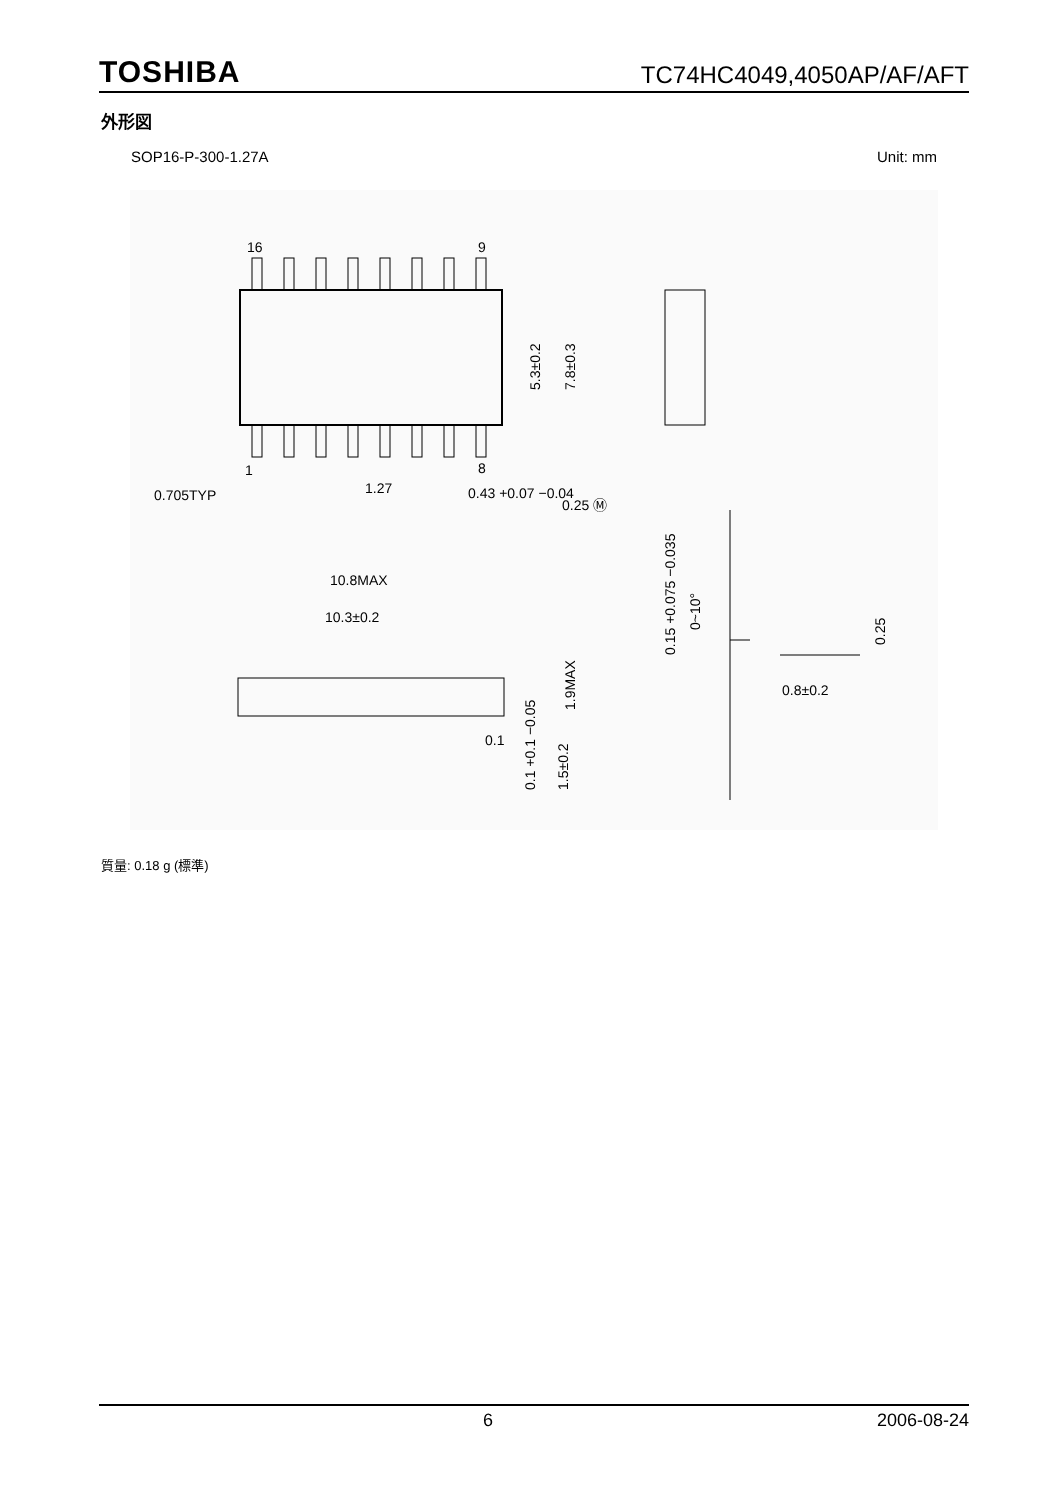TOSHIBA TC74HC4049,4050AP/AF/AFT
外形図
SOP16-P-300-1.27A Unit: mm
16
9
1
8
0.705TYP
1.27
0.43 +0.07 −0.04
0.25 Ⓜ
5.3±0.2
7.8±0.3
10.8MAX
10.3±0.2
0.1
1.9MAX
0.1 +0.1 −0.05
1.5±0.2
0.15 +0.075 −0.035
0~10°
0.25
0.8±0.2
質量: 0.18 g (標準)
6 2006-08-24